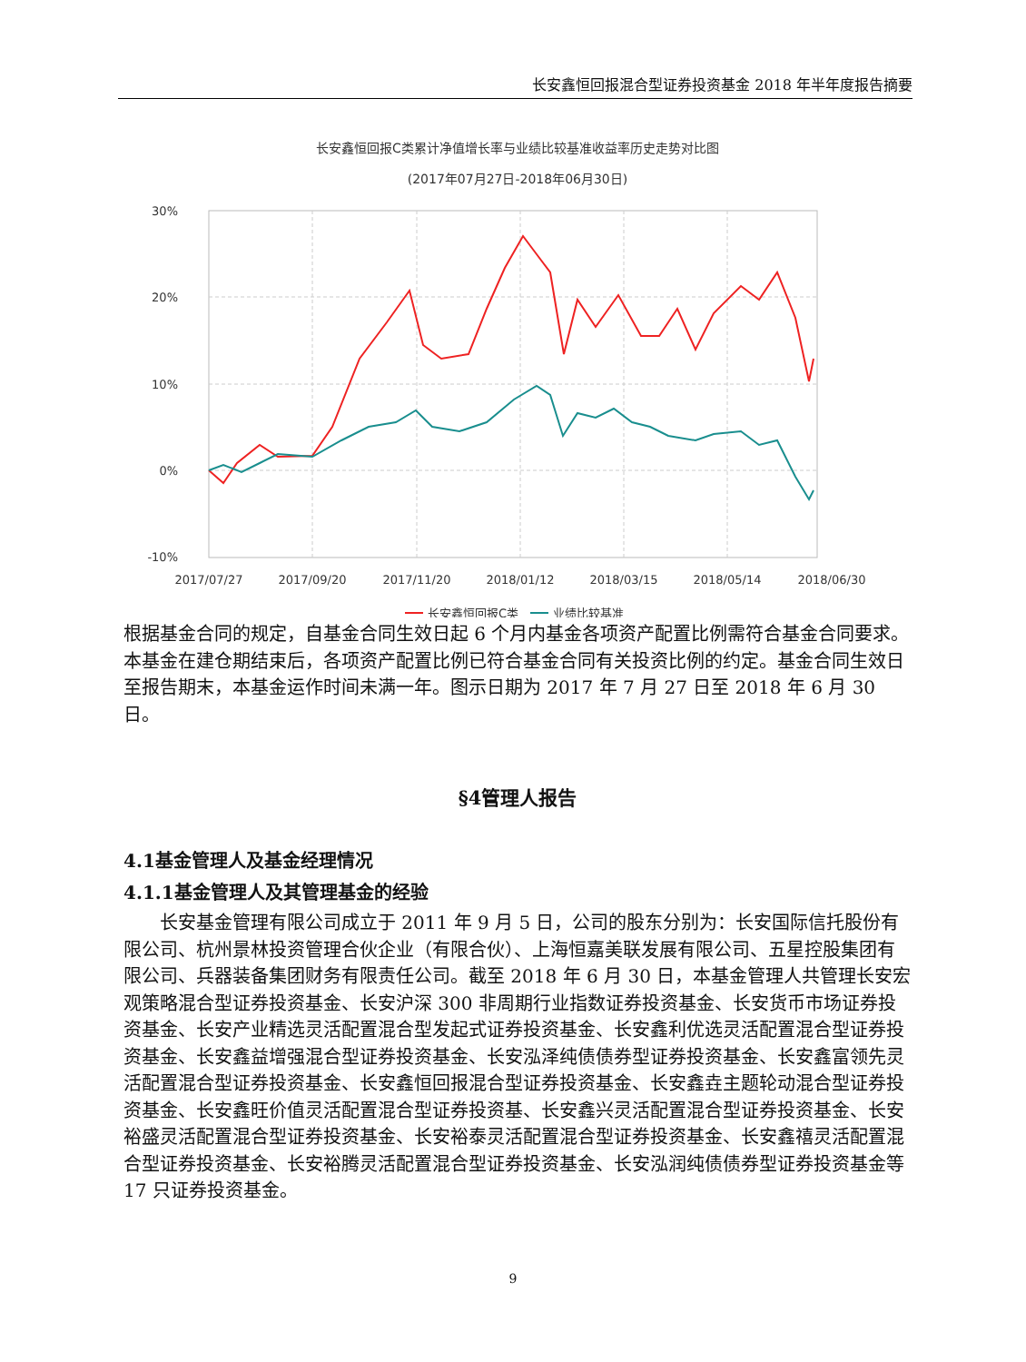长安鑫恒回报混合型证券投资基金 2018 年半年度报告摘要
长安鑫恒回报C类累计净值增长率与业绩比较基准收益率历史走势对比图
(2017年07月27日-2018年06月30日)
30%
20%
10%
0%
-10%
2017/07/27
2017/09/20
2017/11/20
2018/01/12
2018/03/15
2018/05/14
2018/06/30
长安鑫恒回报C类
业绩比较基准
根据基金合同的规定，自基金合同生效日起 6 个月内基金各项资产配置比例需符合基金合同要求。本基金在建仓期结束后，各项资产配置比例已符合基金合同有关投资比例的约定。基金合同生效日至报告期末，本基金运作时间未满一年。图示日期为 2017 年 7 月 27 日至 2018 年 6 月 30 日。
§4管理人报告
4.1基金管理人及基金经理情况
4.1.1基金管理人及其管理基金的经验
长安基金管理有限公司成立于 2011 年 9 月 5 日，公司的股东分别为：长安国际信托股份有限公司、杭州景林投资管理合伙企业（有限合伙）、上海恒嘉美联发展有限公司、五星控股集团有限公司、兵器装备集团财务有限责任公司。截至 2018 年 6 月 30 日，本基金管理人共管理长安宏观策略混合型证券投资基金、长安沪深 300 非周期行业指数证券投资基金、长安货币市场证券投资基金、长安产业精选灵活配置混合型发起式证券投资基金、长安鑫利优选灵活配置混合型证券投资基金、长安鑫益增强混合型证券投资基金、长安泓泽纯债债券型证券投资基金、长安鑫富领先灵活配置混合型证券投资基金、长安鑫恒回报混合型证券投资基金、长安鑫垚主题轮动混合型证券投资基金、长安鑫旺价值灵活配置混合型证券投资基、长安鑫兴灵活配置混合型证券投资基金、长安裕盛灵活配置混合型证券投资基金、长安裕泰灵活配置混合型证券投资基金、长安鑫禧灵活配置混合型证券投资基金、长安裕腾灵活配置混合型证券投资基金、长安泓润纯债债券型证券投资基金等 17 只证券投资基金。
9